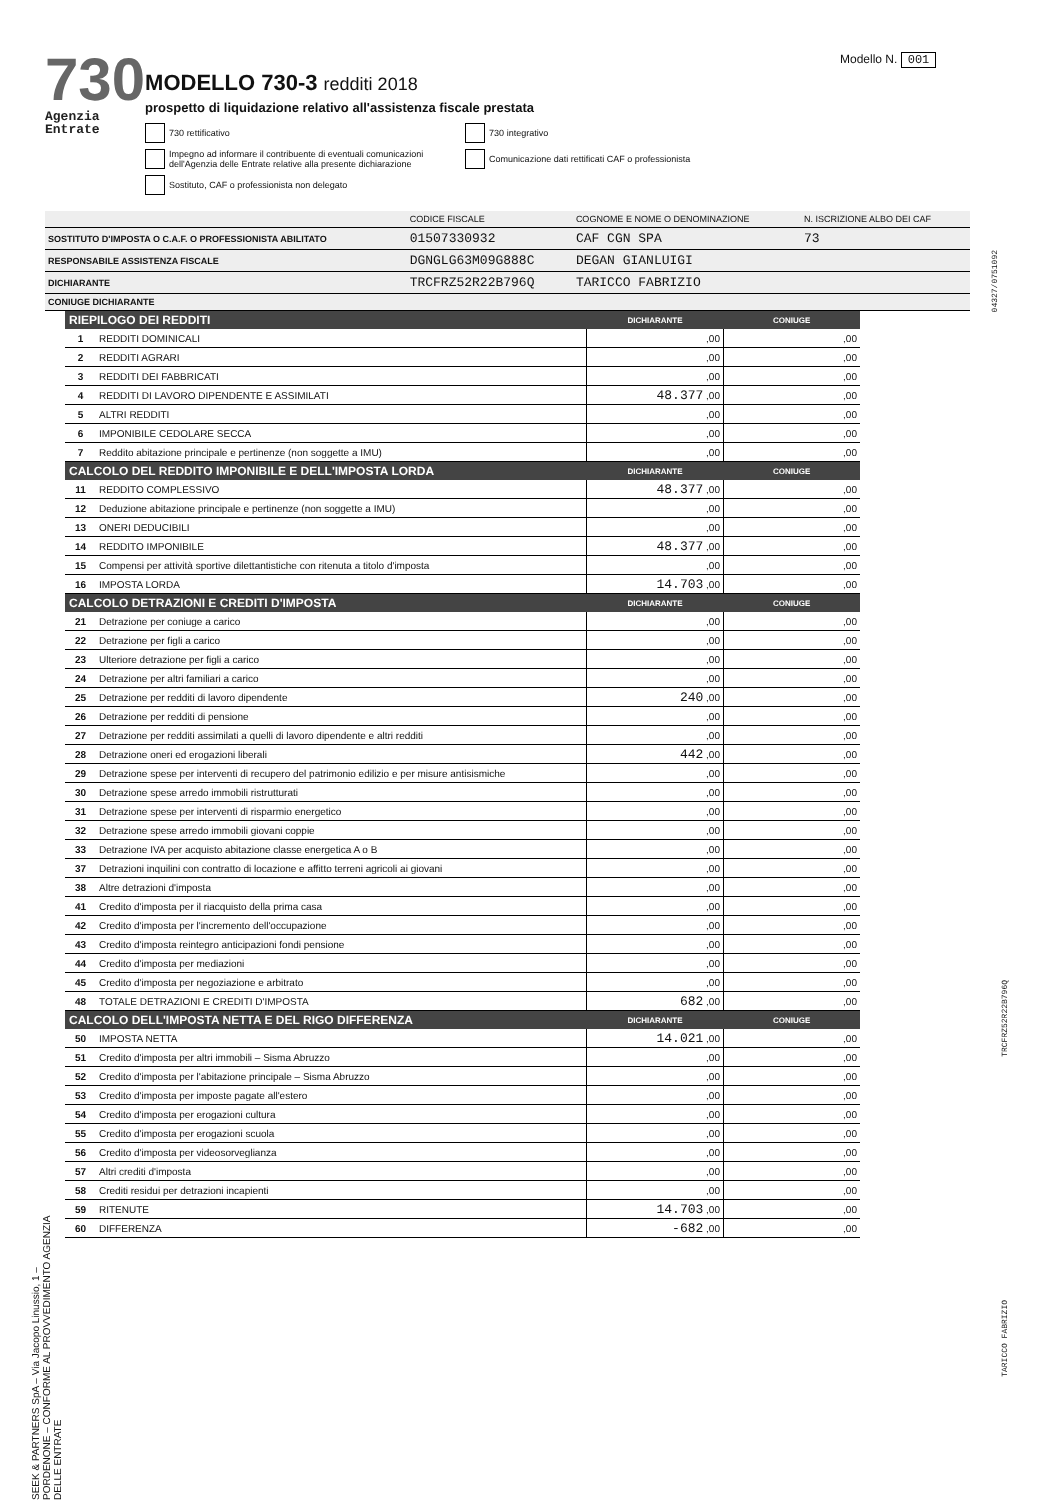Modello N. 001
730
Agenzia Entrate
MODELLO 730-3 redditi 2018
prospetto di liquidazione relativo all'assistenza fiscale prestata
730 rettificativo
730 integrativo
Impegno ad informare il contribuente di eventuali comunicazioni dell'Agenzia delle Entrate relative alla presente dichiarazione
Comunicazione dati rettificati CAF o professionista
Sostituto, CAF o professionista non delegato
| | CODICE FISCALE | COGNOME E NOME O DENOMINAZIONE | N. ISCRIZIONE ALBO DEI CAF |
| SOSTITUTO D'IMPOSTA O C.A.F. O PROFESSIONISTA ABILITATO | 01507330932 | CAF CGN SPA | 73 |
| RESPONSABILE ASSISTENZA FISCALE | DGNGLG63M09G888C | DEGAN GIANLUIGI | |
| DICHIARANTE | TRCFRZ52R22B796Q | TARICCO FABRIZIO | |
| CONIUGE DICHIARANTE | | | |
| RIEPILOGO DEI REDDITI | | DICHIARANTE | CONIUGE |
| --- | --- | --- | --- |
| 1 | REDDITI DOMINICALI | ,00 | ,00 |
| 2 | REDDITI AGRARI | ,00 | ,00 |
| 3 | REDDITI DEI FABBRICATI | ,00 | ,00 |
| 4 | REDDITI DI LAVORO DIPENDENTE E ASSIMILATI | 48.377 ,00 | ,00 |
| 5 | ALTRI REDDITI | ,00 | ,00 |
| 6 | IMPONIBILE CEDOLARE SECCA | ,00 | ,00 |
| 7 | Reddito abitazione principale e pertinenze (non soggette a IMU) | ,00 | ,00 |
| CALCOLO DEL REDDITO IMPONIBILE E DELL'IMPOSTA LORDA | | DICHIARANTE | CONIUGE |
| 11 | REDDITO COMPLESSIVO | 48.377 ,00 | ,00 |
| 12 | Deduzione abitazione principale e pertinenze (non soggette a IMU) | ,00 | ,00 |
| 13 | ONERI DEDUCIBILI | ,00 | ,00 |
| 14 | REDDITO IMPONIBILE | 48.377 ,00 | ,00 |
| 15 | Compensi per attività sportive dilettantistiche con ritenuta a titolo d'imposta | ,00 | ,00 |
| 16 | IMPOSTA LORDA | 14.703 ,00 | ,00 |
| CALCOLO DETRAZIONI E CREDITI D'IMPOSTA | | DICHIARANTE | CONIUGE |
| 21 | Detrazione per coniuge a carico | ,00 | ,00 |
| 22 | Detrazione per figli a carico | ,00 | ,00 |
| 23 | Ulteriore detrazione per figli a carico | ,00 | ,00 |
| 24 | Detrazione per altri familiari a carico | ,00 | ,00 |
| 25 | Detrazione per redditi di lavoro dipendente | 240 ,00 | ,00 |
| 26 | Detrazione per redditi di pensione | ,00 | ,00 |
| 27 | Detrazione per redditi assimilati a quelli di lavoro dipendente e altri redditi | ,00 | ,00 |
| 28 | Detrazione oneri ed erogazioni liberali | 442 ,00 | ,00 |
| 29 | Detrazione spese per interventi di recupero del patrimonio edilizio e per misure antisismiche | ,00 | ,00 |
| 30 | Detrazione spese arredo immobili ristrutturati | ,00 | ,00 |
| 31 | Detrazione spese per interventi di risparmio energetico | ,00 | ,00 |
| 32 | Detrazione spese arredo immobili giovani coppie | ,00 | ,00 |
| 33 | Detrazione IVA per acquisto abitazione classe energetica A o B | ,00 | ,00 |
| 37 | Detrazioni inquilini con contratto di locazione e affitto terreni agricoli ai giovani | ,00 | ,00 |
| 38 | Altre detrazioni d'imposta | ,00 | ,00 |
| 41 | Credito d'imposta per il riacquisto della prima casa | ,00 | ,00 |
| 42 | Credito d'imposta per l'incremento dell'occupazione | ,00 | ,00 |
| 43 | Credito d'imposta reintegro anticipazioni fondi pensione | ,00 | ,00 |
| 44 | Credito d'imposta per mediazioni | ,00 | ,00 |
| 45 | Credito d'imposta per negoziazione e arbitrato | ,00 | ,00 |
| 48 | TOTALE DETRAZIONI E CREDITI D'IMPOSTA | 682 ,00 | ,00 |
| CALCOLO DELL'IMPOSTA NETTA E DEL RIGO DIFFERENZA | | DICHIARANTE | CONIUGE |
| 50 | IMPOSTA NETTA | 14.021 ,00 | ,00 |
| 51 | Credito d'imposta per altri immobili – Sisma Abruzzo | ,00 | ,00 |
| 52 | Credito d'imposta per l'abitazione principale – Sisma Abruzzo | ,00 | ,00 |
| 53 | Credito d'imposta per imposte pagate all'estero | ,00 | ,00 |
| 54 | Credito d'imposta per erogazioni cultura | ,00 | ,00 |
| 55 | Credito d'imposta per erogazioni scuola | ,00 | ,00 |
| 56 | Credito d'imposta per videosorveglianza | ,00 | ,00 |
| 57 | Altri crediti d'imposta | ,00 | ,00 |
| 58 | Crediti residui per detrazioni incapienti | ,00 | ,00 |
| 59 | RITENUTE | 14.703 ,00 | ,00 |
| 60 | DIFFERENZA | -682 ,00 | ,00 |
SEEK & PARTNERS SpA – Via Jacopo Linussio, 1 – PORDENONE – CONFORME AL PROVVEDIMENTO AGENZIA DELLE ENTRATE
04327/0751092
TRCFRZ52R22B796Q
TARICCO FABRIZIO